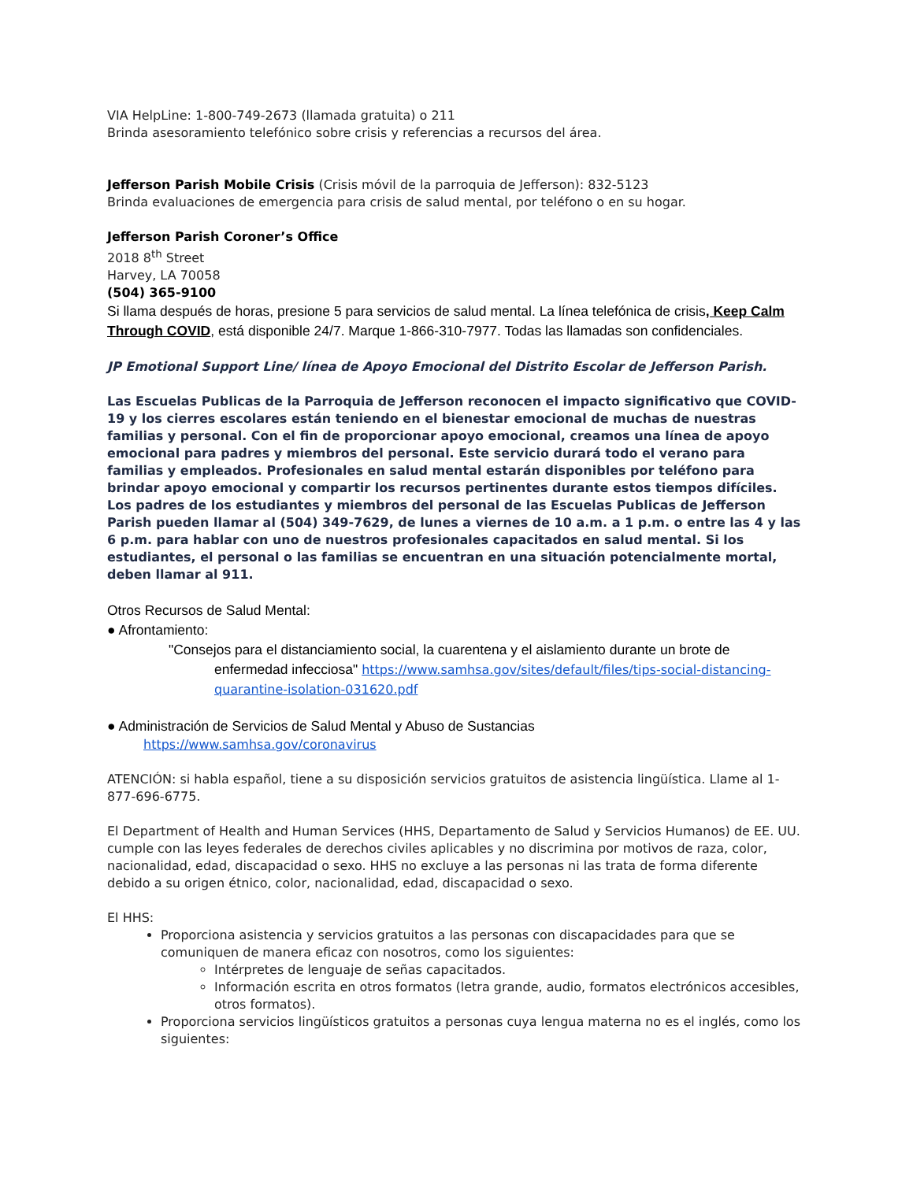VIA HelpLine: 1-800-749-2673 (llamada gratuita) o 211
Brinda asesoramiento telefónico sobre crisis y referencias a recursos del área.
Jefferson Parish Mobile Crisis (Crisis móvil de la parroquia de Jefferson): 832-5123
Brinda evaluaciones de emergencia para crisis de salud mental, por teléfono o en su hogar.
Jefferson Parish Coroner’s Office
2018 8<sup>th</sup> Street
Harvey, LA 70058
(504) 365-9100
Si llama después de horas, presione 5 para servicios de salud mental. La línea telefónica de crisis, Keep Calm Through COVID, está disponible 24/7. Marque 1-866-310-7977. Todas las llamadas son confidenciales.
JP Emotional Support Line/ línea de Apoyo Emocional del Distrito Escolar de Jefferson Parish.
Las Escuelas Publicas de la Parroquia de Jefferson reconocen el impacto significativo que COVID-19 y los cierres escolares están teniendo en el bienestar emocional de muchas de nuestras familias y personal. Con el fin de proporcionar apoyo emocional, creamos una línea de apoyo emocional para padres y miembros del personal. Este servicio durará todo el verano para familias y empleados. Profesionales en salud mental estarán disponibles por teléfono para brindar apoyo emocional y compartir los recursos pertinentes durante estos tiempos difíciles. Los padres de los estudiantes y miembros del personal de las Escuelas Publicas de Jefferson Parish pueden llamar al (504) 349-7629, de lunes a viernes de 10 a.m. a 1 p.m. o entre las 4 y las 6 p.m. para hablar con uno de nuestros profesionales capacitados en salud mental. Si los estudiantes, el personal o las familias se encuentran en una situación potencialmente mortal, deben llamar al 911.
Otros Recursos de Salud Mental:
● Afrontamiento:
"Consejos para el distanciamiento social, la cuarentena y el aislamiento durante un brote de enfermedad infecciosa" https://www.samhsa.gov/sites/default/files/tips-social-distancing-quarantine-isolation-031620.pdf
● Administración de Servicios de Salud Mental y Abuso de Sustancias
https://www.samhsa.gov/coronavirus
ATENCIÓN: si habla español, tiene a su disposición servicios gratuitos de asistencia lingüística. Llame al 1-877-696-6775.
El Department of Health and Human Services (HHS, Departamento de Salud y Servicios Humanos) de EE. UU. cumple con las leyes federales de derechos civiles aplicables y no discrimina por motivos de raza, color, nacionalidad, edad, discapacidad o sexo. HHS no excluye a las personas ni las trata de forma diferente debido a su origen étnico, color, nacionalidad, edad, discapacidad o sexo.
El HHS:
Proporciona asistencia y servicios gratuitos a las personas con discapacidades para que se comuniquen de manera eficaz con nosotros, como los siguientes:
Intérpretes de lenguaje de señas capacitados.
Información escrita en otros formatos (letra grande, audio, formatos electrónicos accesibles, otros formatos).
Proporciona servicios lingüísticos gratuitos a personas cuya lengua materna no es el inglés, como los siguientes: